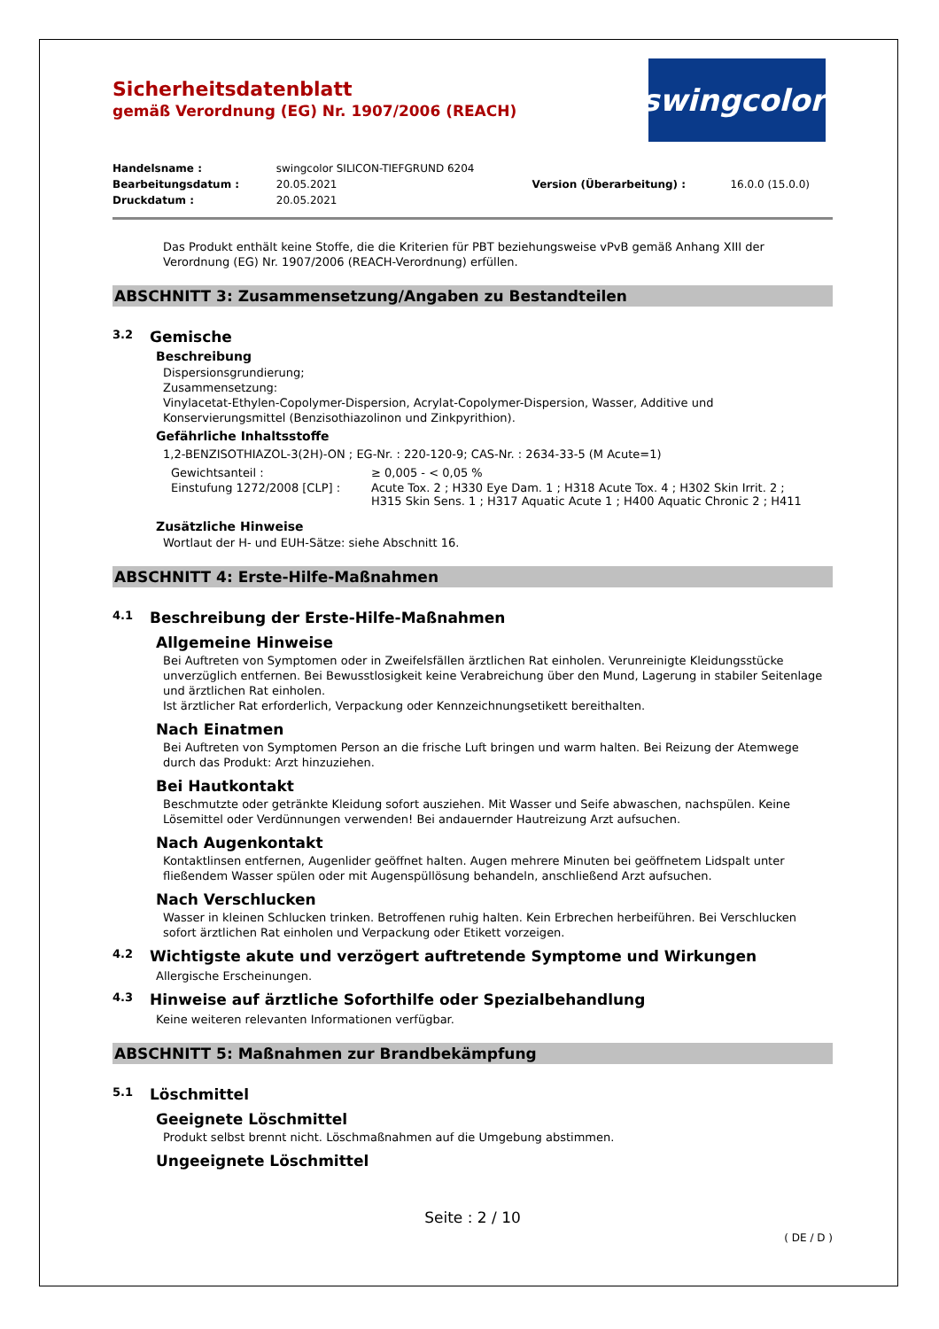swingcolor<sup>®</sup>
Sicherheitsdatenblatt
gemäß Verordnung (EG) Nr. 1907/2006 (REACH)
| Handelsname : | swingcolor SILICON-TIEFGRUND 6204 | | |
| Bearbeitungsdatum : | 20.05.2021 | Version (Überarbeitung) : | 16.0.0 (15.0.0) |
| Druckdatum : | 20.05.2021 | | |
Das Produkt enthält keine Stoffe, die die Kriterien für PBT beziehungsweise vPvB gemäß Anhang XIII der Verordnung (EG) Nr. 1907/2006 (REACH-Verordnung) erfüllen.
ABSCHNITT 3: Zusammensetzung/Angaben zu Bestandteilen
3.2 Gemische
Beschreibung
Dispersionsgrundierung;
Zusammensetzung:
Vinylacetat-Ethylen-Copolymer-Dispersion, Acrylat-Copolymer-Dispersion, Wasser, Additive und Konservierungsmittel (Benzisothiazolinon und Zinkpyrithion).
Gefährliche Inhaltsstoffe
1,2-BENZISOTHIAZOL-3(2H)-ON ; EG-Nr. : 220-120-9; CAS-Nr. : 2634-33-5 (M Acute=1)
| Gewichtsanteil : | ≥ 0,005 - < 0,05 % |
| Einstufung 1272/2008 [CLP] : | Acute Tox. 2 ; H330 Eye Dam. 1 ; H318 Acute Tox. 4 ; H302 Skin Irrit. 2 ; H315 Skin Sens. 1 ; H317 Aquatic Acute 1 ; H400 Aquatic Chronic 2 ; H411 |
Zusätzliche Hinweise
Wortlaut der H- und EUH-Sätze: siehe Abschnitt 16.
ABSCHNITT 4: Erste-Hilfe-Maßnahmen
4.1 Beschreibung der Erste-Hilfe-Maßnahmen
Allgemeine Hinweise
Bei Auftreten von Symptomen oder in Zweifelsfällen ärztlichen Rat einholen. Verunreinigte Kleidungsstücke unverzüglich entfernen. Bei Bewusstlosigkeit keine Verabreichung über den Mund, Lagerung in stabiler Seitenlage und ärztlichen Rat einholen.
Ist ärztlicher Rat erforderlich, Verpackung oder Kennzeichnungsetikett bereithalten.
Nach Einatmen
Bei Auftreten von Symptomen Person an die frische Luft bringen und warm halten. Bei Reizung der Atemwege durch das Produkt: Arzt hinzuziehen.
Bei Hautkontakt
Beschmutzte oder getränkte Kleidung sofort ausziehen. Mit Wasser und Seife abwaschen, nachspülen. Keine Lösemittel oder Verdünnungen verwenden! Bei andauernder Hautreizung Arzt aufsuchen.
Nach Augenkontakt
Kontaktlinsen entfernen, Augenlider geöffnet halten. Augen mehrere Minuten bei geöffnetem Lidspalt unter fließendem Wasser spülen oder mit Augenspüllösung behandeln, anschließend Arzt aufsuchen.
Nach Verschlucken
Wasser in kleinen Schlucken trinken. Betroffenen ruhig halten. Kein Erbrechen herbeiführen. Bei Verschlucken sofort ärztlichen Rat einholen und Verpackung oder Etikett vorzeigen.
4.2 Wichtigste akute und verzögert auftretende Symptome und Wirkungen
Allergische Erscheinungen.
4.3 Hinweise auf ärztliche Soforthilfe oder Spezialbehandlung
Keine weiteren relevanten Informationen verfügbar.
ABSCHNITT 5: Maßnahmen zur Brandbekämpfung
5.1 Löschmittel
Geeignete Löschmittel
Produkt selbst brennt nicht. Löschmaßnahmen auf die Umgebung abstimmen.
Ungeeignete Löschmittel
Seite : 2 / 10
( DE / D )